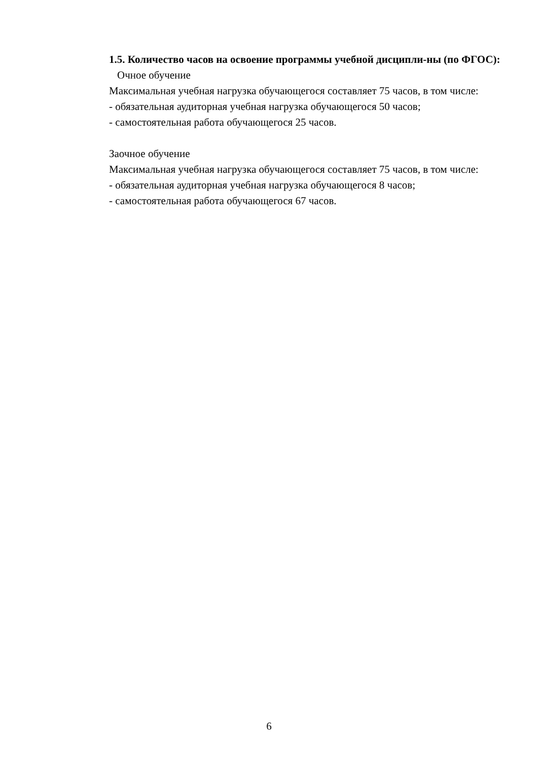1.5. Количество часов на освоение программы учебной дисципли-ны (по ФГОС):
Очное обучение
Максимальная учебная нагрузка обучающегося составляет 75 часов, в том числе:
- обязательная аудиторная учебная нагрузка обучающегося 50 часов;
- самостоятельная работа обучающегося 25 часов.
Заочное обучение
Максимальная учебная нагрузка обучающегося составляет 75 часов, в том числе:
- обязательная аудиторная учебная нагрузка обучающегося 8 часов;
- самостоятельная работа обучающегося 67 часов.
6